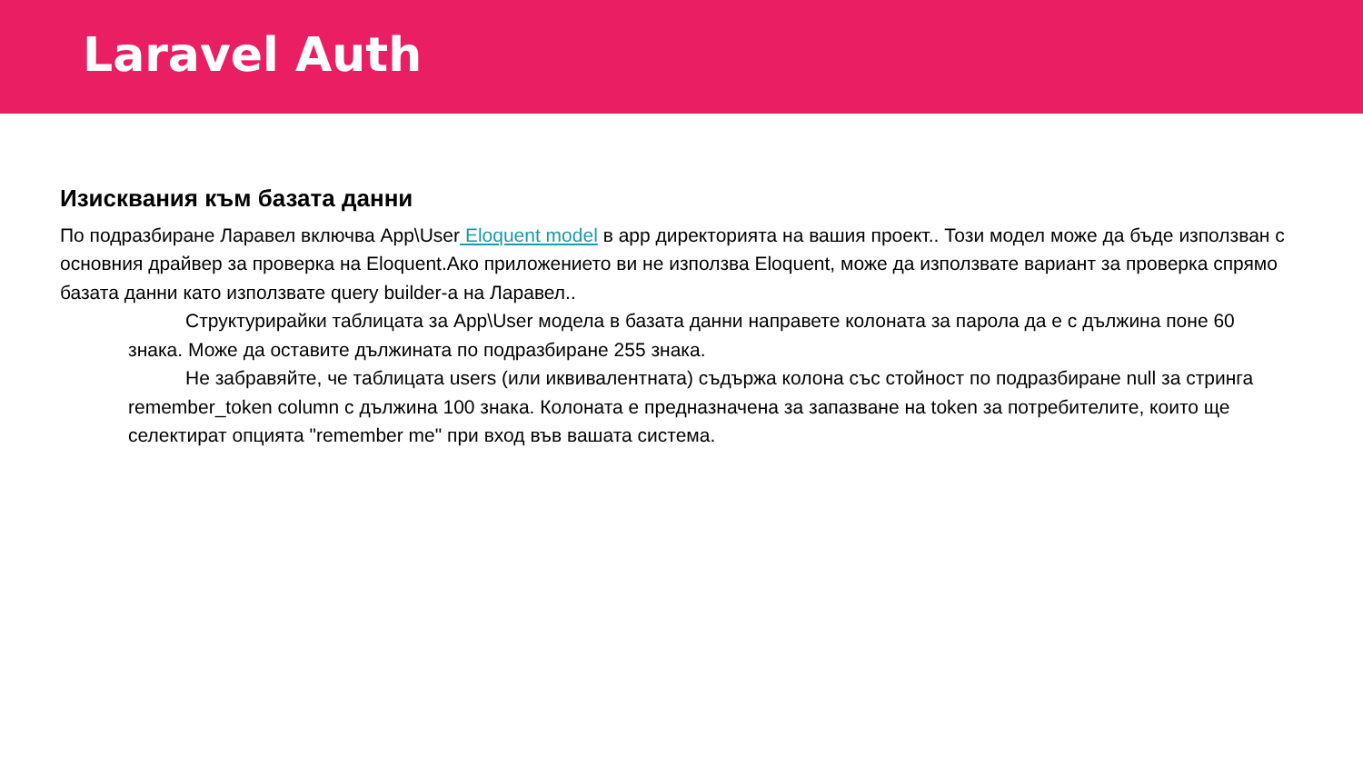Laravel Auth
Изисквания към базата данни
По подразбиране Ларавел включва App\User Eloquent model в app директорията на вашия проект.. Този модел може да бъде използван с основния драйвер за проверка на Eloquent.Ако приложението ви не използва Eloquent, може да използвате вариант за проверка спрямо базата данни като използвате query builder-а на Ларавел..
Структурирайки таблицата за App\User модела в базата данни направете колоната за парола да е с дължина поне 60 знака. Може да оставите дължината по подразбиране 255 знака.
Не забравяйте, че таблицата users (или иквивалентната) съдържа колона със стойност по подразбиране null за стринга remember_token column с дължина 100 знака. Колоната е предназначена за запазване на token за потребителите, които ще селектират опцията "remember me" при вход във вашата система.